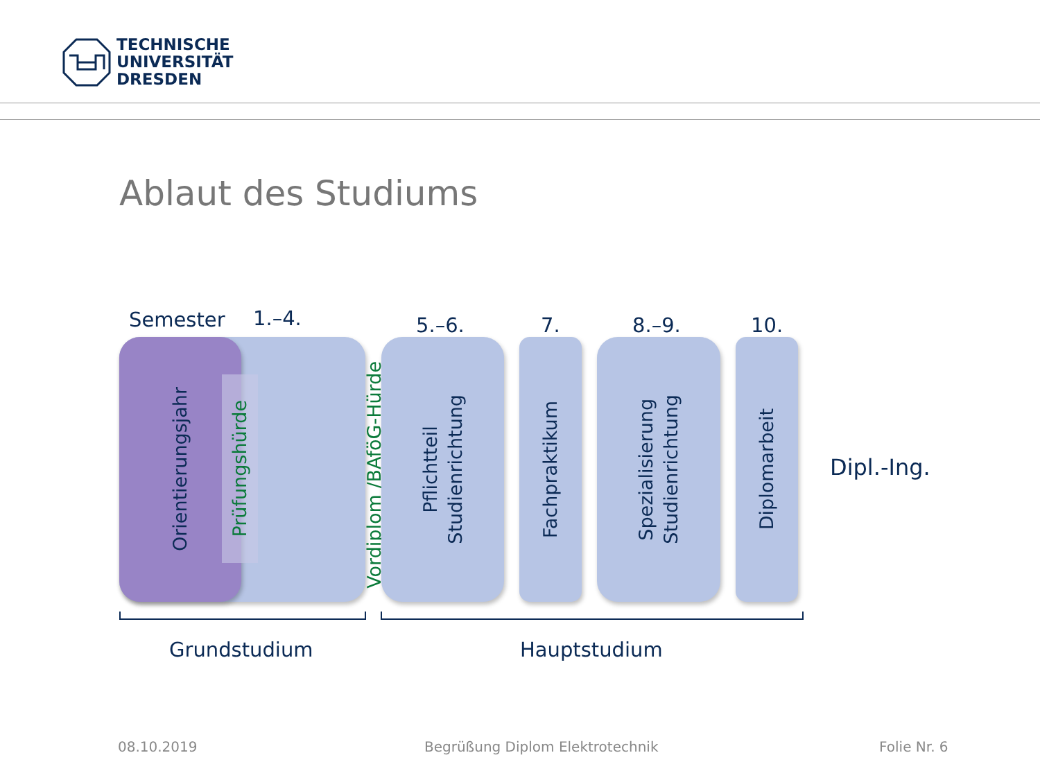TECHNISCHE
UNIVERSITÄT
DRESDEN
Ablaut des Studiums
Semester 1.–4. 5.–6. 7. 8.–9. 10.
Orientierungsjahr
Prüfungshürde
Vordiplom /BAföG-Hürde
Pflichtteil
Studienrichtung
Fachpraktikum
Spezialisierung
Studienrichtung
Diplomarbeit
Dipl.-Ing.
Grundstudium Hauptstudium
08.10.2019
Begrüßung Diplom Elektrotechnik
Folie Nr. 6